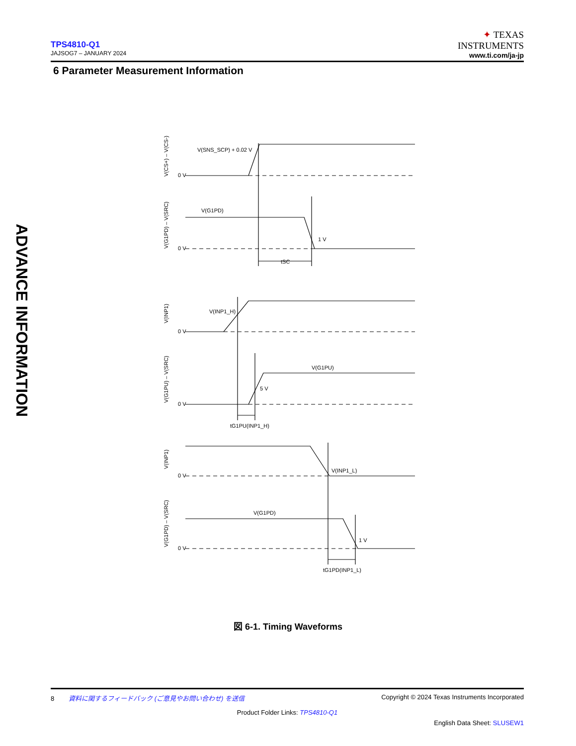TPS4810-Q1
JAJSOG7 – JANUARY 2024
✦ TEXAS
INSTRUMENTS
www.ti.com/ja-jp
6 Parameter Measurement Information
ADVANCE INFORMATION
V(SNS_SCP) + 0.02 V
0 V
V(G1PD)
1 V
0 V
tSC
V(INP1_H)
0 V
V(G1PU)
5 V
0 V
tG1PU(INP1_H)
V(INP1_L)
0 V
V(G1PD)
1 V
0 V
tG1PD(INP1_L)
V(CS+) – V(CS-)
V(G1PD) – V(SRC)
V(INP1)
V(G1PU) – V(SRC)
V(INP1)
V(G1PD) – V(SRC)
図 6-1. Timing Waveforms
8 資料に関するフィードバック (ご意見やお問い合わせ) を送信 Copyright © 2024 Texas Instruments Incorporated
Product Folder Links: TPS4810-Q1
English Data Sheet: SLUSEW1